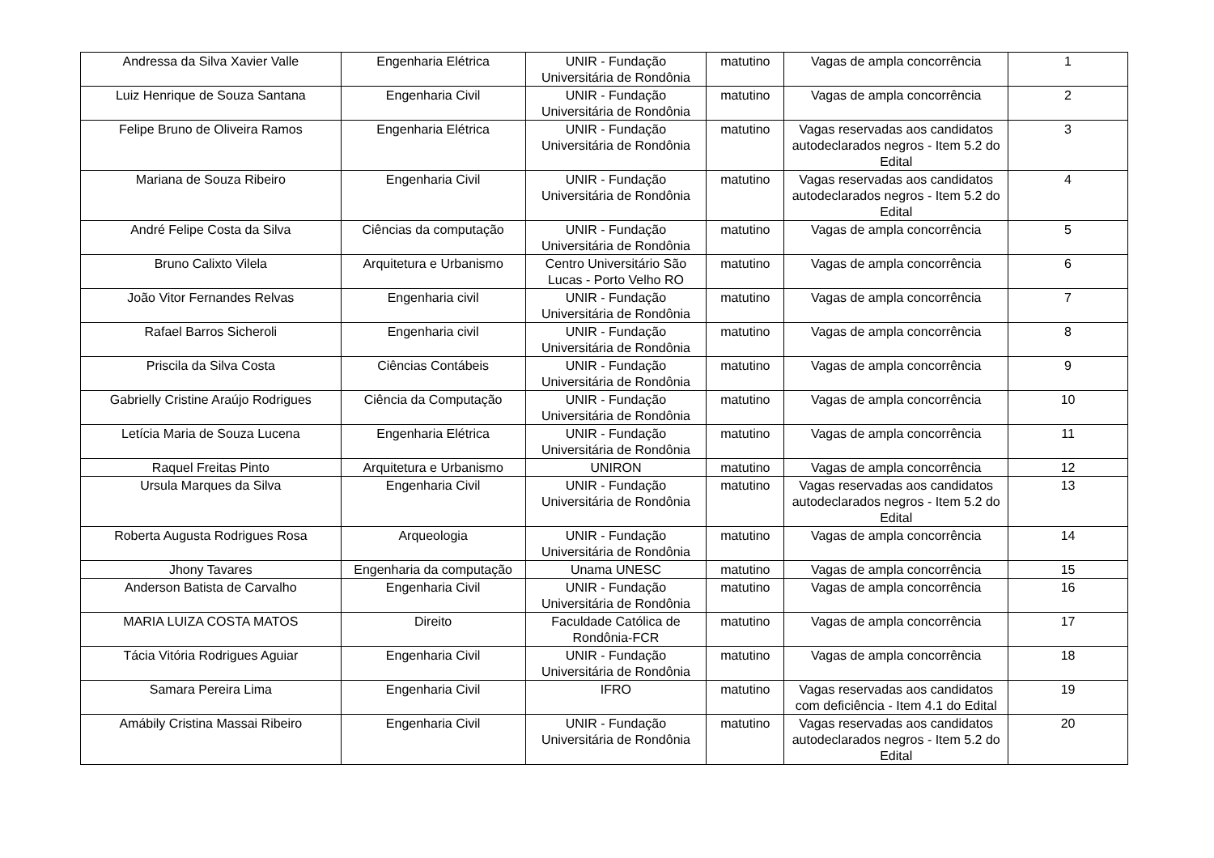| Andressa da Silva Xavier Valle | Engenharia Elétrica | UNIR - Fundação Universitária de Rondônia | matutino | Vagas de ampla concorrência | 1 |
| Luiz Henrique de Souza Santana | Engenharia Civil | UNIR - Fundação Universitária de Rondônia | matutino | Vagas de ampla concorrência | 2 |
| Felipe Bruno de Oliveira Ramos | Engenharia Elétrica | UNIR - Fundação Universitária de Rondônia | matutino | Vagas reservadas aos candidatos autodeclarados negros - Item 5.2 do Edital | 3 |
| Mariana de Souza Ribeiro | Engenharia Civil | UNIR - Fundação Universitária de Rondônia | matutino | Vagas reservadas aos candidatos autodeclarados negros - Item 5.2 do Edital | 4 |
| André Felipe Costa da Silva | Ciências da computação | UNIR - Fundação Universitária de Rondônia | matutino | Vagas de ampla concorrência | 5 |
| Bruno Calixto Vilela | Arquitetura e Urbanismo | Centro Universitário São Lucas - Porto Velho RO | matutino | Vagas de ampla concorrência | 6 |
| João Vitor Fernandes Relvas | Engenharia civil | UNIR - Fundação Universitária de Rondônia | matutino | Vagas de ampla concorrência | 7 |
| Rafael Barros Sicheroli | Engenharia civil | UNIR - Fundação Universitária de Rondônia | matutino | Vagas de ampla concorrência | 8 |
| Priscila da Silva Costa | Ciências Contábeis | UNIR - Fundação Universitária de Rondônia | matutino | Vagas de ampla concorrência | 9 |
| Gabrielly Cristine Araújo Rodrigues | Ciência da Computação | UNIR - Fundação Universitária de Rondônia | matutino | Vagas de ampla concorrência | 10 |
| Letícia Maria de Souza Lucena | Engenharia Elétrica | UNIR - Fundação Universitária de Rondônia | matutino | Vagas de ampla concorrência | 11 |
| Raquel Freitas Pinto | Arquitetura e Urbanismo | UNIRON | matutino | Vagas de ampla concorrência | 12 |
| Ursula Marques da Silva | Engenharia Civil | UNIR - Fundação Universitária de Rondônia | matutino | Vagas reservadas aos candidatos autodeclarados negros - Item 5.2 do Edital | 13 |
| Roberta Augusta Rodrigues Rosa | Arqueologia | UNIR - Fundação Universitária de Rondônia | matutino | Vagas de ampla concorrência | 14 |
| Jhony Tavares | Engenharia da computação | Unama UNESC | matutino | Vagas de ampla concorrência | 15 |
| Anderson Batista de Carvalho | Engenharia Civil | UNIR - Fundação Universitária de Rondônia | matutino | Vagas de ampla concorrência | 16 |
| MARIA LUIZA COSTA MATOS | Direito | Faculdade Católica de Rondônia-FCR | matutino | Vagas de ampla concorrência | 17 |
| Tácia Vitória Rodrigues Aguiar | Engenharia Civil | UNIR - Fundação Universitária de Rondônia | matutino | Vagas de ampla concorrência | 18 |
| Samara Pereira Lima | Engenharia Civil | IFRO | matutino | Vagas reservadas aos candidatos com deficiência - Item 4.1 do Edital | 19 |
| Amábily Cristina Massai Ribeiro | Engenharia Civil | UNIR - Fundação Universitária de Rondônia | matutino | Vagas reservadas aos candidatos autodeclarados negros - Item 5.2 do Edital | 20 |